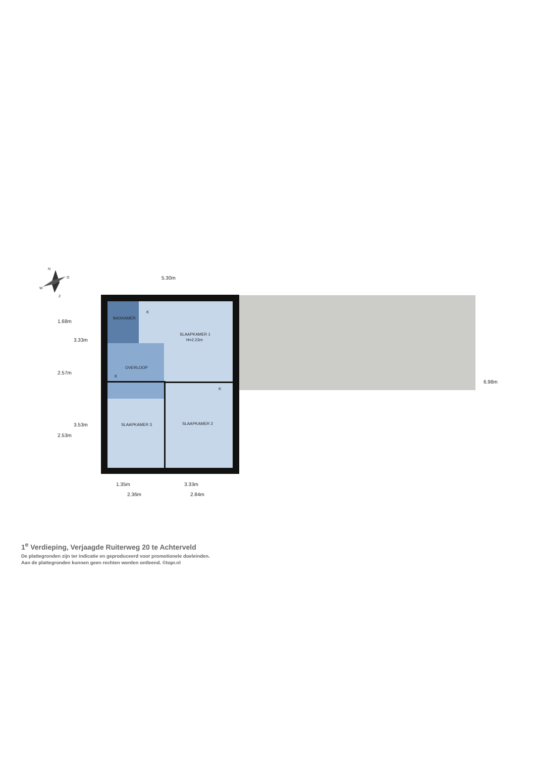BADKAMER
K
SLAAPKAMER 1
H=2.23m
OVERLOOP
K
K
SLAAPKAMER 3
SLAAPKAMER 2
5.30m
1.68m
3.33m
2.57m
3.53m
2.53m
6.98m
1.35m
3.33m
2.36m
2.84m
N
O
W
Z
1<sup>e</sup> Verdieping, Verjaagde Ruiterweg 20 te Achterveld
De plattegronden zijn ter indicatie en geproduceerd voor promotionele doeleinden.
Aan de plattegronden kunnen geen rechten worden ontleend. ©topr.nl